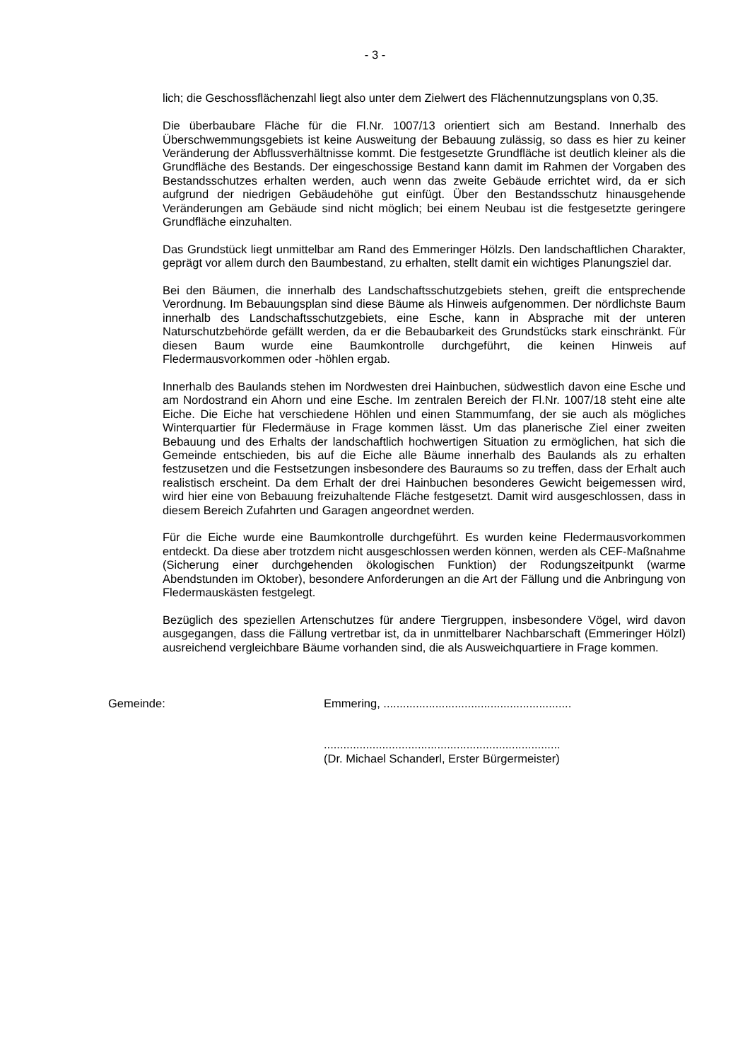- 3 -
lich; die Geschossflächenzahl liegt also unter dem Zielwert des Flächennutzungsplans von 0,35.
Die überbaubare Fläche für die Fl.Nr. 1007/13 orientiert sich am Bestand. Innerhalb des Überschwemmungsgebiets ist keine Ausweitung der Bebauung zulässig, so dass es hier zu keiner Veränderung der Abflussverhältnisse kommt. Die festgesetzte Grundfläche ist deutlich kleiner als die Grundfläche des Bestands. Der eingeschossige Bestand kann damit im Rahmen der Vorgaben des Bestandsschutzes erhalten werden, auch wenn das zweite Gebäude errichtet wird, da er sich aufgrund der niedrigen Gebäudehöhe gut einfügt. Über den Bestandsschutz hinausgehende Veränderungen am Gebäude sind nicht möglich; bei einem Neubau ist die festgesetzte geringere Grundfläche einzuhalten.
Das Grundstück liegt unmittelbar am Rand des Emmeringer Hölzls. Den landschaftlichen Charakter, geprägt vor allem durch den Baumbestand, zu erhalten, stellt damit ein wichtiges Planungsziel dar.
Bei den Bäumen, die innerhalb des Landschaftsschutzgebiets stehen, greift die entsprechende Verordnung. Im Bebauungsplan sind diese Bäume als Hinweis aufgenommen. Der nördlichste Baum innerhalb des Landschaftsschutzgebiets, eine Esche, kann in Absprache mit der unteren Naturschutzbehörde gefällt werden, da er die Bebaubarkeit des Grundstücks stark einschränkt. Für diesen Baum wurde eine Baumkontrolle durchgeführt, die keinen Hinweis auf Fledermausvorkommen oder -höhlen ergab.
Innerhalb des Baulands stehen im Nordwesten drei Hainbuchen, südwestlich davon eine Esche und am Nordostrand ein Ahorn und eine Esche. Im zentralen Bereich der Fl.Nr. 1007/18 steht eine alte Eiche. Die Eiche hat verschiedene Höhlen und einen Stammumfang, der sie auch als mögliches Winterquartier für Fledermäuse in Frage kommen lässt. Um das planerische Ziel einer zweiten Bebauung und des Erhalts der landschaftlich hochwertigen Situation zu ermöglichen, hat sich die Gemeinde entschieden, bis auf die Eiche alle Bäume innerhalb des Baulands als zu erhalten festzusetzen und die Festsetzungen insbesondere des Bauraums so zu treffen, dass der Erhalt auch realistisch erscheint. Da dem Erhalt der drei Hainbuchen besonderes Gewicht beigemessen wird, wird hier eine von Bebauung freizuhaltende Fläche festgesetzt. Damit wird ausgeschlossen, dass in diesem Bereich Zufahrten und Garagen angeordnet werden.
Für die Eiche wurde eine Baumkontrolle durchgeführt. Es wurden keine Fledermausvorkommen entdeckt. Da diese aber trotzdem nicht ausgeschlossen werden können, werden als CEF-Maßnahme (Sicherung einer durchgehenden ökologischen Funktion) der Rodungszeitpunkt (warme Abendstunden im Oktober), besondere Anforderungen an die Art der Fällung und die Anbringung von Fledermauskästen festgelegt.
Bezüglich des speziellen Artenschutzes für andere Tiergruppen, insbesondere Vögel, wird davon ausgegangen, dass die Fällung vertretbar ist, da in unmittelbarer Nachbarschaft (Emmeringer Hölzl) ausreichend vergleichbare Bäume vorhanden sind, die als Ausweichquartiere in Frage kommen.
Gemeinde: Emmering, ..........................................................
.........................................................................
(Dr. Michael Schanderl, Erster Bürgermeister)